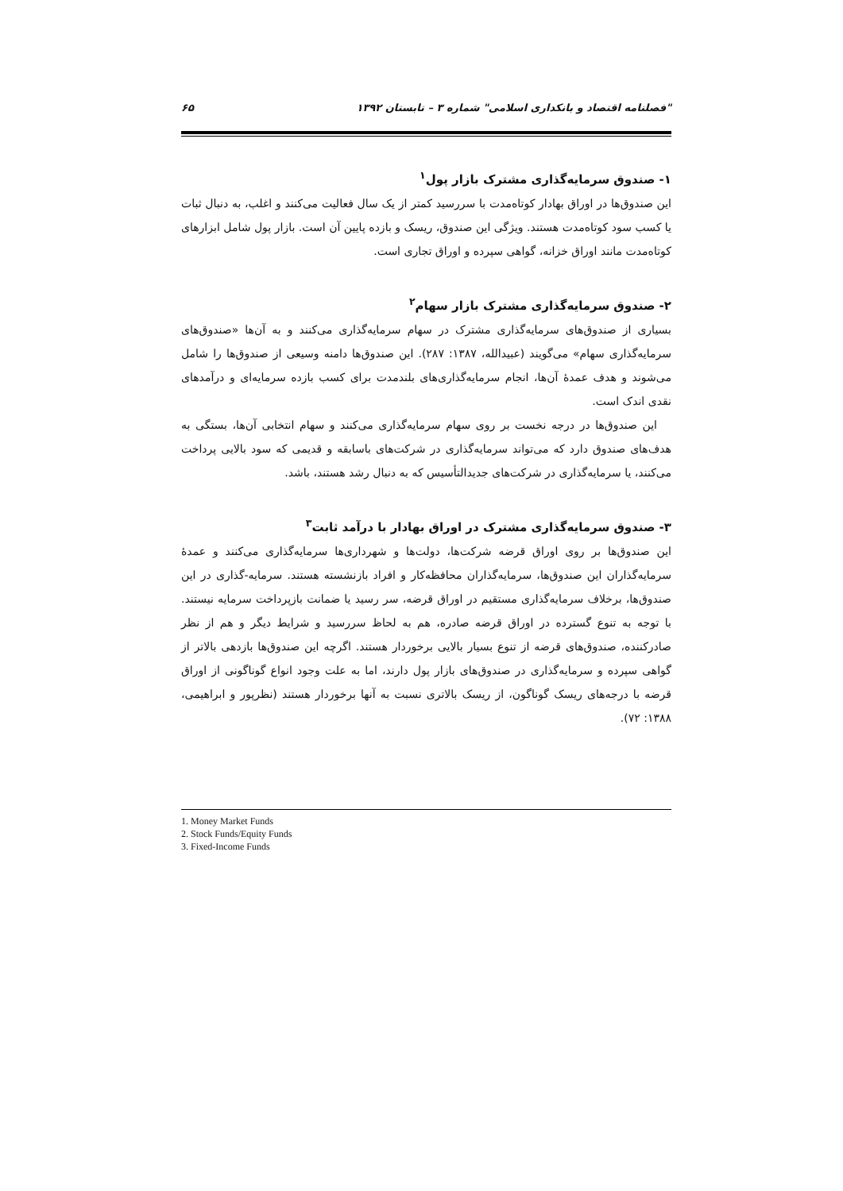"فصلنامه اقتصاد و بانکداری اسلامی" شماره ۳ – تابستان ۱۳۹۲ ۶۵
۱- صندوق سرمایه‌گذاری مشترک بازار پول<sup>۱</sup>
این صندوق‌ها در اوراق بهادار کوتاه‌مدت با سررسید کمتر از یک سال فعالیت می‌کنند و اغلب، به دنبال ثبات یا کسب سود کوتاه‌مدت هستند. ویژگی این صندوق، ریسک و بازده پایین آن است. بازار پول شامل ابزارهای کوتاه‌مدت مانند اوراق خزانه، گواهی سپرده و اوراق تجاری است.
۲- صندوق سرمایه‌گذاری مشترک بازار سهام<sup>۲</sup>
بسیاری از صندوق‌های سرمایه‌گذاری مشترک در سهام سرمایه‌گذاری می‌کنند و به آن‌ها «صندوق‌های سرمایه‌گذاری سهام» می‌گویند (عبیدالله، ۱۳۸۷: ۲۸۷). این صندوق‌ها دامنه وسیعی از صندوق‌ها را شامل می‌شوند و هدف عمدهٔ آن‌ها، انجام سرمایه‌گذاری‌های بلندمدت برای کسب بازده سرمایه‌ای و درآمدهای نقدی اندک است.
این صندوق‌ها در درجه نخست بر روی سهام سرمایه‌گذاری می‌کنند و سهام انتخابی آن‌ها، بستگی به هدف‌های صندوق دارد که می‌تواند سرمایه‌گذاری در شرکت‌های باسابقه و قدیمی که سود بالایی پرداخت می‌کنند، یا سرمایه‌گذاری در شرکت‌های جدیدالتأسیس که به دنبال رشد هستند، باشد.
۳- صندوق سرمایه‌گذاری مشترک در اوراق بهادار با درآمد ثابت<sup>۳</sup>
این صندوق‌ها بر روی اوراق قرضه شرکت‌ها، دولت‌ها و شهرداری‌ها سرمایه‌گذاری می‌کنند و عمدهٔ سرمایه‌گذاران این صندوق‌ها، سرمایه‌گذاران محافظه‌کار و افراد بازنشسته هستند. سرمایه-گذاری در این صندوق‌ها، برخلاف سرمایه‌گذاری مستقیم در اوراق قرضه، سر رسید یا ضمانت بازپرداخت سرمایه نیستند. با توجه به تنوع گسترده در اوراق قرضه صادره، هم به لحاظ سررسید و شرایط دیگر و هم از نظر صادرکننده، صندوق‌های قرضه از تنوع بسیار بالایی برخوردار هستند. اگرچه این صندوق‌ها بازدهی بالاتر از گواهی سپرده و سرمایه‌گذاری در صندوق‌های بازار پول دارند، اما به علت وجود انواع گوناگونی از اوراق قرضه با درجه‌های ریسک گوناگون، از ریسک بالاتری نسبت به آنها برخوردار هستند (نظرپور و ابراهیمی، ۱۳۸۸: ۷۲).
1. Money Market Funds
2. Stock Funds/Equity Funds
3. Fixed-Income Funds